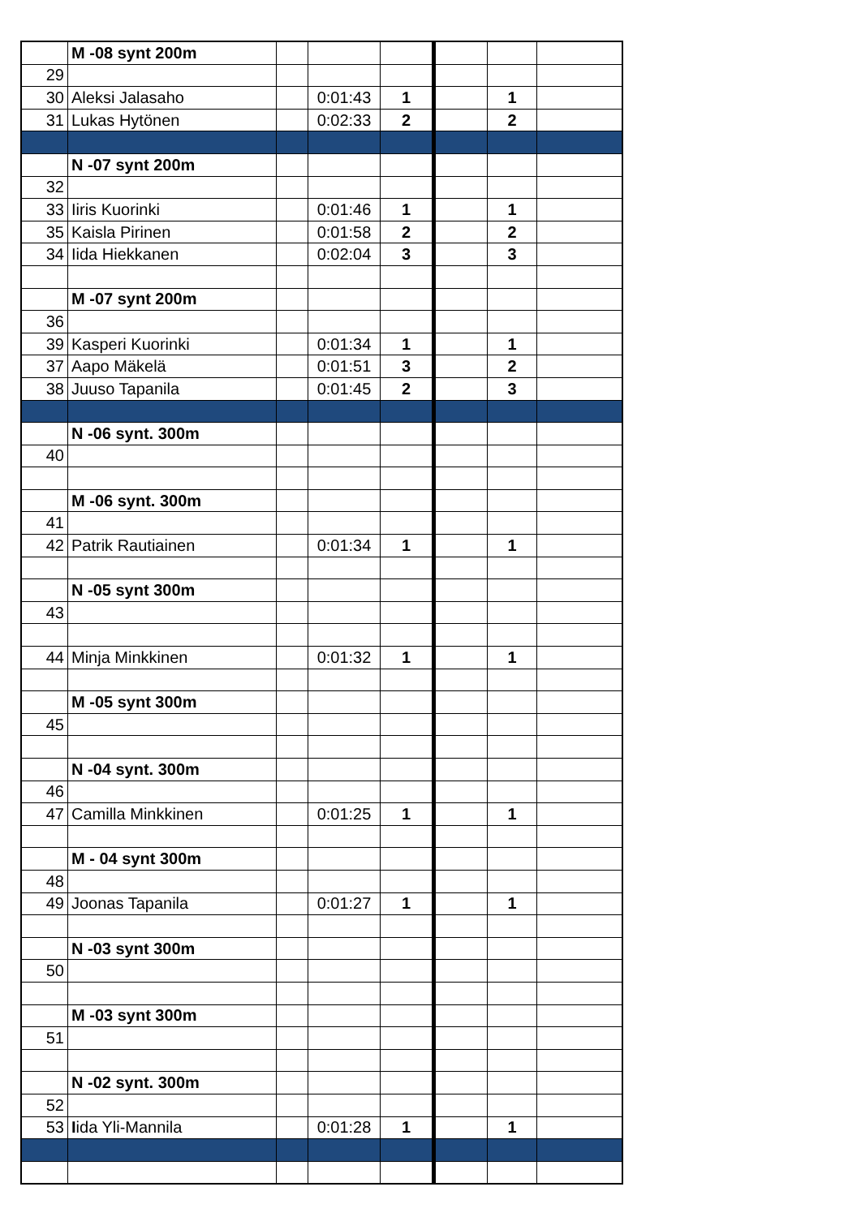| | M -08 synt 200m | | | | | | |
| 29 | | | | | | | |
| 30 | Aleksi Jalasaho | | 0:01:43 | 1 | | 1 | |
| 31 | Lukas Hytönen | | 0:02:33 | 2 | | 2 | |
| | N -07 synt 200m | | | | | | |
| 32 | | | | | | | |
| 33 | Iiris Kuorinki | | 0:01:46 | 1 | | 1 | |
| 35 | Kaisla Pirinen | | 0:01:58 | 2 | | 2 | |
| 34 | Iida Hiekkanen | | 0:02:04 | 3 | | 3 | |
| | M -07 synt 200m | | | | | | |
| 36 | | | | | | | |
| 39 | Kasperi Kuorinki | | 0:01:34 | 1 | | 1 | |
| 37 | Aapo Mäkelä | | 0:01:51 | 3 | | 2 | |
| 38 | Juuso Tapanila | | 0:01:45 | 2 | | 3 | |
| | N -06 synt. 300m | | | | | | |
| 40 | | | | | | | |
| | M -06 synt. 300m | | | | | | |
| 41 | | | | | | | |
| 42 | Patrik Rautiainen | | 0:01:34 | 1 | | 1 | |
| | N -05 synt 300m | | | | | | |
| 43 | | | | | | | |
| 44 | Minja Minkkinen | | 0:01:32 | 1 | | 1 | |
| | M -05 synt 300m | | | | | | |
| 45 | | | | | | | |
| | N -04 synt. 300m | | | | | | |
| 46 | | | | | | | |
| 47 | Camilla Minkkinen | | 0:01:25 | 1 | | 1 | |
| | M - 04 synt 300m | | | | | | |
| 48 | | | | | | | |
| 49 | Joonas Tapanila | | 0:01:27 | 1 | | 1 | |
| | N -03 synt 300m | | | | | | |
| 50 | | | | | | | |
| | M -03 synt 300m | | | | | | |
| 51 | | | | | | | |
| | N -02 synt. 300m | | | | | | |
| 52 | | | | | | | |
| 53 | I ida Yli-Mannila | | 0:01:28 | 1 | | 1 | |